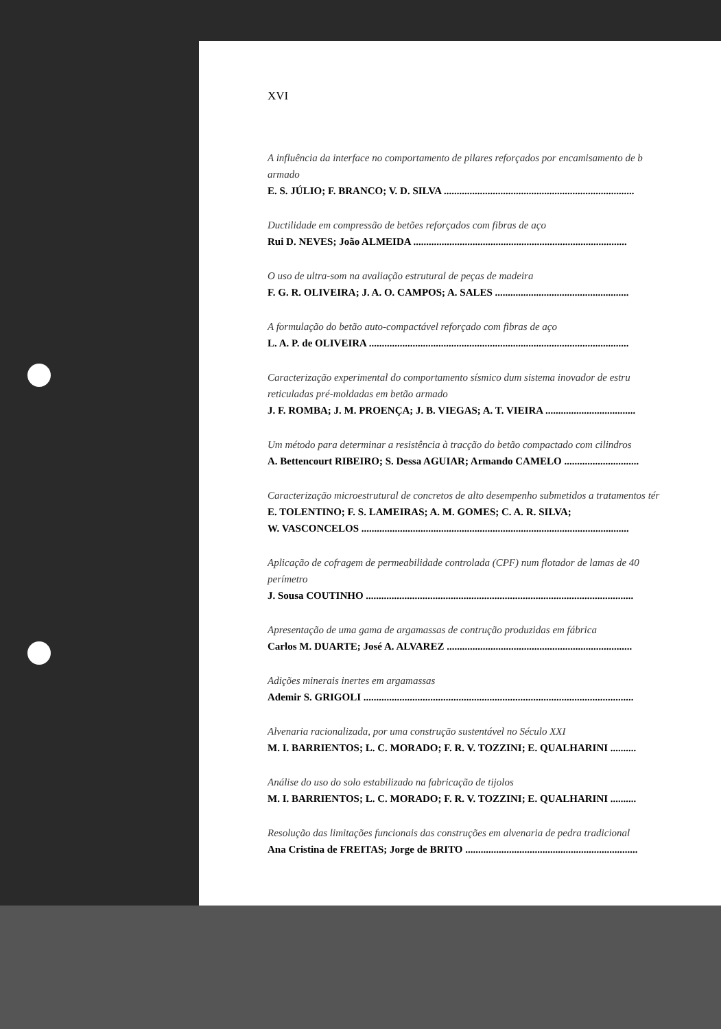XVI
A influência da interface no comportamento de pilares reforçados por encamisamento de b
armado
E. S. JÚLIO; F. BRANCO; V. D. SILVA ..........................................................................
Ductilidade em compressão de betões reforçados com fibras de aço
Rui D. NEVES; João ALMEIDA ...................................................................................
O uso de ultra-som na avaliação estrutural de peças de madeira
F. G. R. OLIVEIRA; J. A. O. CAMPOS; A. SALES ....................................................
A formulação do betão auto-compactável reforçado com fibras de aço
L. A. P. de OLIVEIRA .....................................................................................................
Caracterização experimental do comportamento sísmico dum sistema inovador de estru
reticuladas pré-moldadas em betão armado
J. F. ROMBA; J. M. PROENÇA; J. B. VIEGAS; A. T. VIEIRA ...................................
Um método para determinar a resistência à tracção do betão compactado com cilindros
A. Bettencourt RIBEIRO; S. Dessa AGUIAR; Armando CAMELO .............................
Caracterização microestrutural de concretos de alto desempenho submetidos a tratamentos tér
E. TOLENTINO; F. S. LAMEIRAS; A. M. GOMES; C. A. R. SILVA;
W. VASCONCELOS ........................................................................................................
Aplicação de cofragem de permeabilidade controlada (CPF) num flotador de lamas de 40
perímetro
J. Sousa COUTINHO ........................................................................................................
Apresentação de uma gama de argamassas de contrução produzidas em fábrica
Carlos M. DUARTE; José A. ALVAREZ ........................................................................
Adições minerais inertes em argamassas
Ademir S. GRIGOLI .........................................................................................................
Alvenaria racionalizada, por uma construção sustentável no Século XXI
M. I. BARRIENTOS; L. C. MORADO; F. R. V. TOZZINI; E. QUALHARINI ..........
Análise do uso do solo estabilizado na fabricação de tijolos
M. I. BARRIENTOS; L. C. MORADO; F. R. V. TOZZINI; E. QUALHARINI ..........
Resolução das limitações funcionais das construções em alvenaria de pedra tradicional
Ana Cristina de FREITAS; Jorge de BRITO ...................................................................